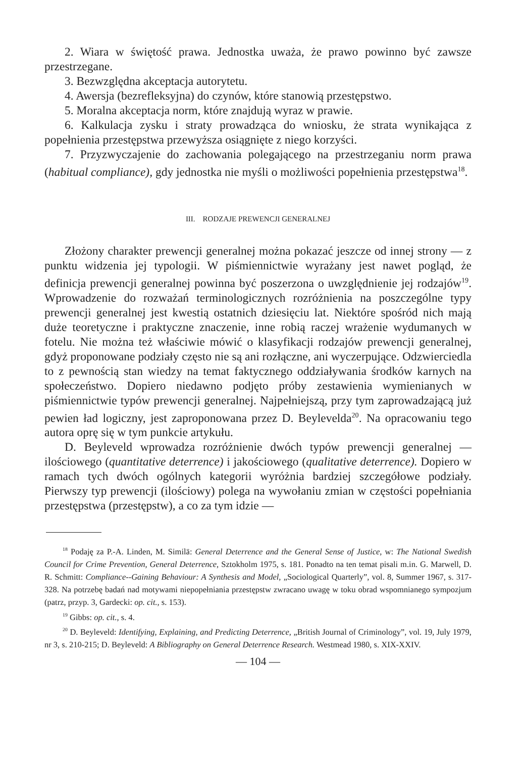2. Wiara w świętość prawa. Jednostka uważa, że prawo powinno być zawsze przestrzegane.
3. Bezwzględna akceptacja autorytetu.
4. Awersja (bezrefleksyjna) do czynów, które stanowią przestępstwo.
5. Moralna akceptacja norm, które znajdują wyraz w prawie.
6. Kalkulacja zysku i straty prowadząca do wniosku, że strata wynikająca z popełnienia przestępstwa przewyższa osiągnięte z niego korzyści.
7. Przyzwyczajenie do zachowania polegającego na przestrzeganiu norm prawa (habitual compliance), gdy jednostka nie myśli o możliwości popełnienia przestępstwa<sup>18</sup>.
III. RODZAJE PREWENCJI GENERALNEJ
Złożony charakter prewencji generalnej można pokazać jeszcze od innej strony — z punktu widzenia jej typologii. W piśmiennictwie wyrażany jest nawet pogląd, że definicja prewencji generalnej powinna być poszerzona o uwzględnienie jej rodzajów<sup>19</sup>. Wprowadzenie do rozważań terminologicznych rozróżnienia na poszczególne typy prewencji generalnej jest kwestią ostatnich dziesięciu lat. Niektóre spośród nich mają duże teoretyczne i praktyczne znaczenie, inne robią raczej wrażenie wydumanych w fotelu. Nie można też właściwie mówić o klasyfikacji rodzajów prewencji generalnej, gdyż proponowane podziały często nie są ani rozłączne, ani wyczerpujące. Odzwierciedla to z pewnością stan wiedzy na temat faktycznego oddziaływania środków karnych na społeczeństwo. Dopiero niedawno podjęto próby zestawienia wymienianych w piśmiennictwie typów prewencji generalnej. Najpełniejszą, przy tym zaprowadzającą już pewien ład logiczny, jest zaproponowana przez D. Beylevelda<sup>20</sup>. Na opracowaniu tego autora oprę się w tym punkcie artykułu.
D. Beyleveld wprowadza rozróżnienie dwóch typów prewencji generalnej — ilościowego (quantitative deterrence) i jakościowego (qualitative deterrence). Dopiero w ramach tych dwóch ogólnych kategorii wyróżnia bardziej szczegółowe podziały. Pierwszy typ prewencji (ilościowy) polega na wywołaniu zmian w częstości popełniania przestępstwa (przestępstw), a co za tym idzie —
<sup>18</sup> Podaję za P.-A. Linden, M. Similä: General Deterrence and the General Sense of Justice, w: The National Swedish Council for Crime Prevention, General Deterrence, Sztokholm 1975, s. 181. Ponadto na ten temat pisali m.in. G. Marwell, D. R. Schmitt: Compliance--Gaining Behaviour: A Synthesis and Model, „Sociological Quarterly”, vol. 8, Summer 1967, s. 317-328. Na potrzebę badań nad motywami niepopełniania przestępstw zwracano uwagę w toku obrad wspomnianego sympozjum (patrz, przyp. 3, Gardecki: op. cit., s. 153).
<sup>19</sup> Gibbs: op. cit., s. 4.
<sup>20</sup> D. Beyleveld: Identifying, Explaining, and Predicting Deterrence, „British Journal of Criminology”, vol. 19, July 1979, nr 3, s. 210-215; D. Beyleveld: A Bibliography on General Deterrence Research. Westmead 1980, s. XIX-XXIV.
— 104 —